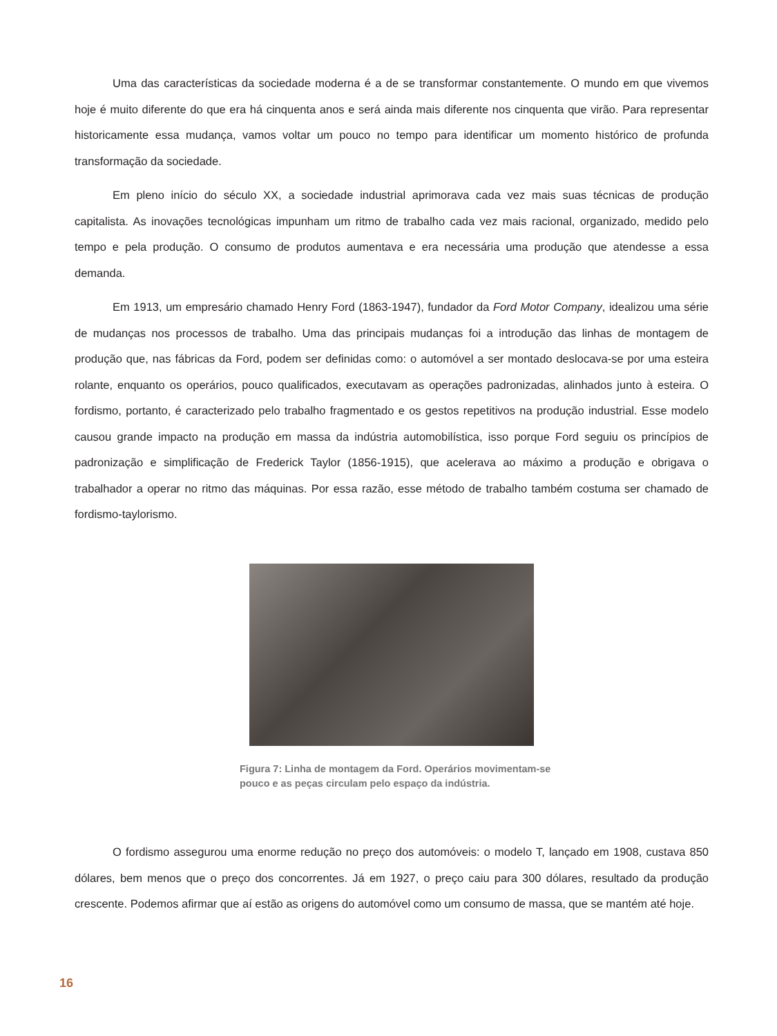Uma das características da sociedade moderna é a de se transformar constantemente. O mundo em que vivemos hoje é muito diferente do que era há cinquenta anos e será ainda mais diferente nos cinquenta que virão. Para representar historicamente essa mudança, vamos voltar um pouco no tempo para identificar um momento histórico de profunda transformação da sociedade.
Em pleno início do século XX, a sociedade industrial aprimorava cada vez mais suas técnicas de produção capitalista. As inovações tecnológicas impunham um ritmo de trabalho cada vez mais racional, organizado, medido pelo tempo e pela produção. O consumo de produtos aumentava e era necessária uma produção que atendesse a essa demanda.
Em 1913, um empresário chamado Henry Ford (1863-1947), fundador da Ford Motor Company, idealizou uma série de mudanças nos processos de trabalho. Uma das principais mudanças foi a introdução das linhas de montagem de produção que, nas fábricas da Ford, podem ser definidas como: o automóvel a ser montado deslocava-se por uma esteira rolante, enquanto os operários, pouco qualificados, executavam as operações padronizadas, alinhados junto à esteira. O fordismo, portanto, é caracterizado pelo trabalho fragmentado e os gestos repetitivos na produção industrial. Esse modelo causou grande impacto na produção em massa da indústria automobilística, isso porque Ford seguiu os princípios de padronização e simplificação de Frederick Taylor (1856-1915), que acelerava ao máximo a produção e obrigava o trabalhador a operar no ritmo das máquinas. Por essa razão, esse método de trabalho também costuma ser chamado de fordismo-taylorismo.
Figura 7: Linha de montagem da Ford. Operários movimentam-se pouco e as peças circulam pelo espaço da indústria.
O fordismo assegurou uma enorme redução no preço dos automóveis: o modelo T, lançado em 1908, custava 850 dólares, bem menos que o preço dos concorrentes. Já em 1927, o preço caiu para 300 dólares, resultado da produção crescente. Podemos afirmar que aí estão as origens do automóvel como um consumo de massa, que se mantém até hoje.
16